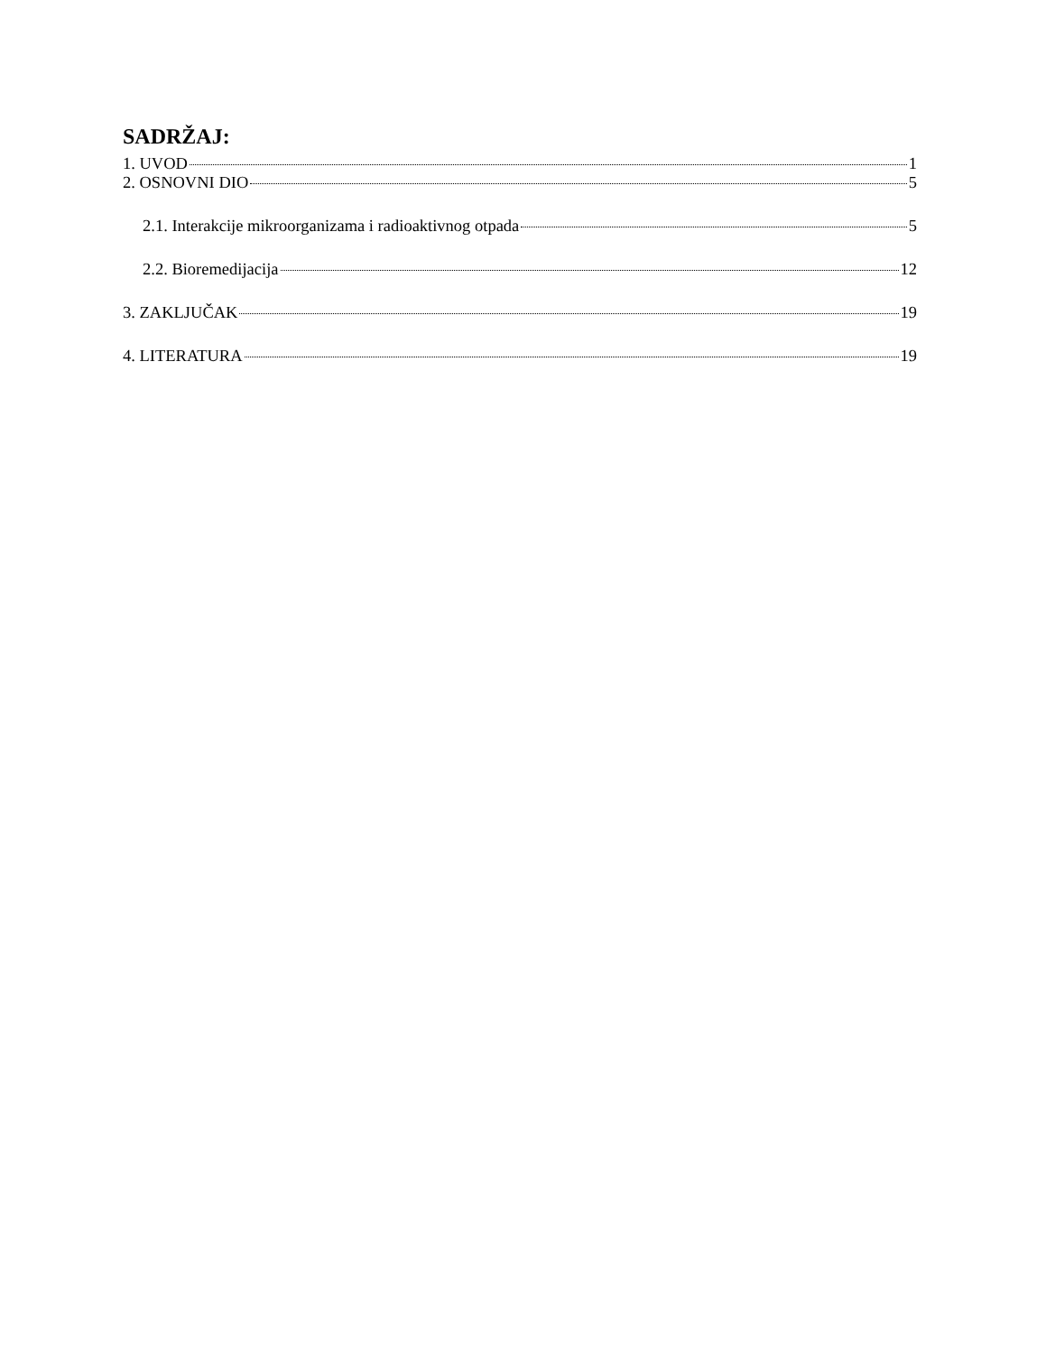SADRŽAJ:
1. UVOD 1
2. OSNOVNI DIO 5
2.1. Interakcije mikroorganizama i radioaktivnog otpada 5
2.2. Bioremedijacija 12
3. ZAKLJUČAK 19
4. LITERATURA 19